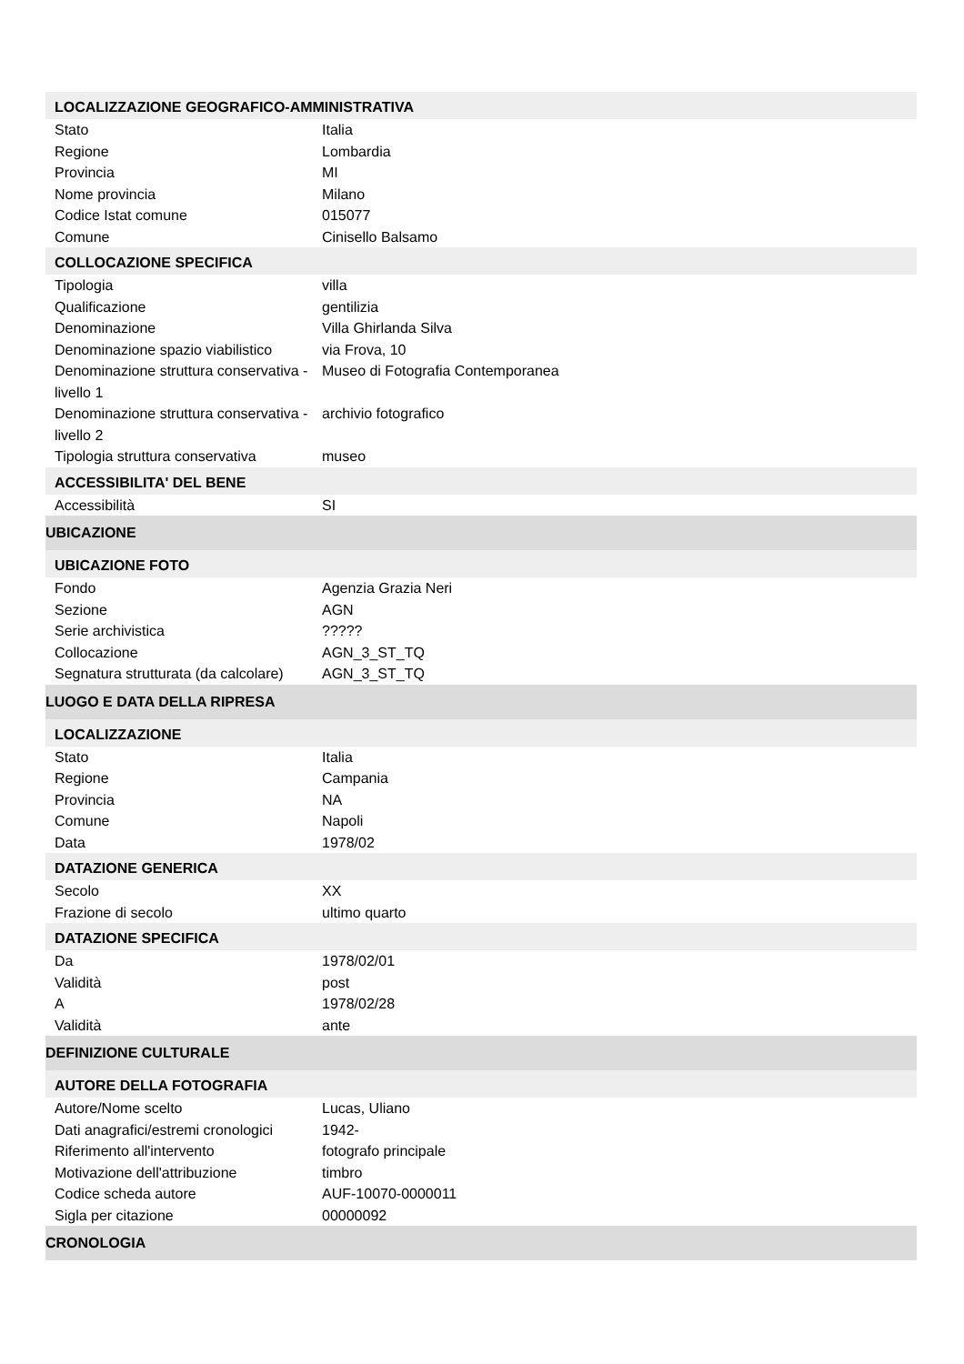| LOCALIZZAZIONE GEOGRAFICO-AMMINISTRATIVA | |
| Stato | Italia |
| Regione | Lombardia |
| Provincia | MI |
| Nome provincia | Milano |
| Codice Istat comune | 015077 |
| Comune | Cinisello Balsamo |
| COLLOCAZIONE SPECIFICA | |
| Tipologia | villa |
| Qualificazione | gentilizia |
| Denominazione | Villa Ghirlanda Silva |
| Denominazione spazio viabilistico | via Frova, 10 |
| Denominazione struttura conservativa - livello 1 | Museo di Fotografia Contemporanea |
| Denominazione struttura conservativa - livello 2 | archivio fotografico |
| Tipologia struttura conservativa | museo |
| ACCESSIBILITA' DEL BENE | |
| Accessibilità | SI |
| UBICAZIONE | |
| UBICAZIONE FOTO | |
| Fondo | Agenzia Grazia Neri |
| Sezione | AGN |
| Serie archivistica | ????? |
| Collocazione | AGN_3_ST_TQ |
| Segnatura strutturata (da calcolare) | AGN_3_ST_TQ |
| LUOGO E DATA DELLA RIPRESA | |
| LOCALIZZAZIONE | |
| Stato | Italia |
| Regione | Campania |
| Provincia | NA |
| Comune | Napoli |
| Data | 1978/02 |
| DATAZIONE GENERICA | |
| Secolo | XX |
| Frazione di secolo | ultimo quarto |
| DATAZIONE SPECIFICA | |
| Da | 1978/02/01 |
| Validità | post |
| A | 1978/02/28 |
| Validità | ante |
| DEFINIZIONE CULTURALE | |
| AUTORE DELLA FOTOGRAFIA | |
| Autore/Nome scelto | Lucas, Uliano |
| Dati anagrafici/estremi cronologici | 1942- |
| Riferimento all'intervento | fotografo principale |
| Motivazione dell'attribuzione | timbro |
| Codice scheda autore | AUF-10070-0000011 |
| Sigla per citazione | 00000092 |
| CRONOLOGIA | |